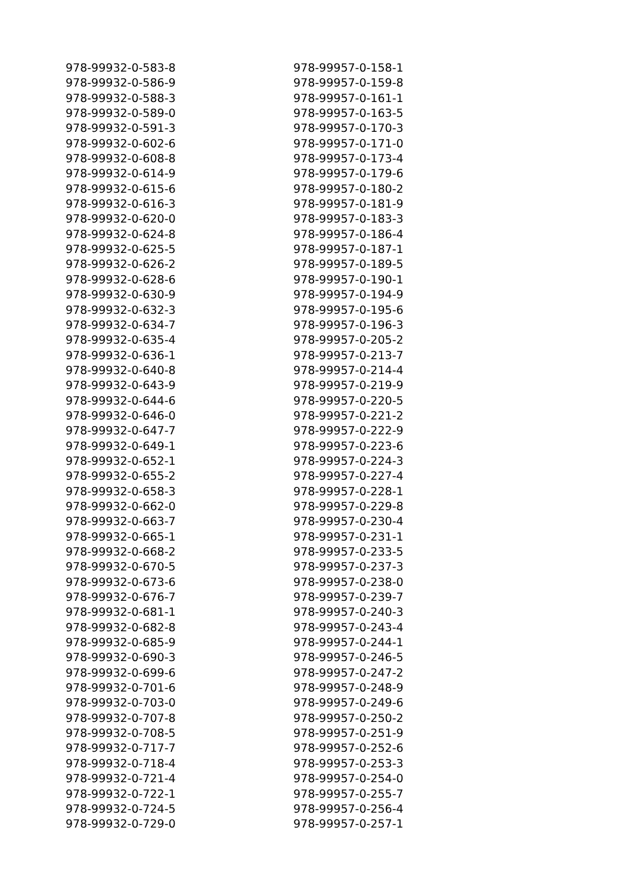978-99932-0-583-8
978-99932-0-586-9
978-99932-0-588-3
978-99932-0-589-0
978-99932-0-591-3
978-99932-0-602-6
978-99932-0-608-8
978-99932-0-614-9
978-99932-0-615-6
978-99932-0-616-3
978-99932-0-620-0
978-99932-0-624-8
978-99932-0-625-5
978-99932-0-626-2
978-99932-0-628-6
978-99932-0-630-9
978-99932-0-632-3
978-99932-0-634-7
978-99932-0-635-4
978-99932-0-636-1
978-99932-0-640-8
978-99932-0-643-9
978-99932-0-644-6
978-99932-0-646-0
978-99932-0-647-7
978-99932-0-649-1
978-99932-0-652-1
978-99932-0-655-2
978-99932-0-658-3
978-99932-0-662-0
978-99932-0-663-7
978-99932-0-665-1
978-99932-0-668-2
978-99932-0-670-5
978-99932-0-673-6
978-99932-0-676-7
978-99932-0-681-1
978-99932-0-682-8
978-99932-0-685-9
978-99932-0-690-3
978-99932-0-699-6
978-99932-0-701-6
978-99932-0-703-0
978-99932-0-707-8
978-99932-0-708-5
978-99932-0-717-7
978-99932-0-718-4
978-99932-0-721-4
978-99932-0-722-1
978-99932-0-724-5
978-99932-0-729-0
978-99957-0-158-1
978-99957-0-159-8
978-99957-0-161-1
978-99957-0-163-5
978-99957-0-170-3
978-99957-0-171-0
978-99957-0-173-4
978-99957-0-179-6
978-99957-0-180-2
978-99957-0-181-9
978-99957-0-183-3
978-99957-0-186-4
978-99957-0-187-1
978-99957-0-189-5
978-99957-0-190-1
978-99957-0-194-9
978-99957-0-195-6
978-99957-0-196-3
978-99957-0-205-2
978-99957-0-213-7
978-99957-0-214-4
978-99957-0-219-9
978-99957-0-220-5
978-99957-0-221-2
978-99957-0-222-9
978-99957-0-223-6
978-99957-0-224-3
978-99957-0-227-4
978-99957-0-228-1
978-99957-0-229-8
978-99957-0-230-4
978-99957-0-231-1
978-99957-0-233-5
978-99957-0-237-3
978-99957-0-238-0
978-99957-0-239-7
978-99957-0-240-3
978-99957-0-243-4
978-99957-0-244-1
978-99957-0-246-5
978-99957-0-247-2
978-99957-0-248-9
978-99957-0-249-6
978-99957-0-250-2
978-99957-0-251-9
978-99957-0-252-6
978-99957-0-253-3
978-99957-0-254-0
978-99957-0-255-7
978-99957-0-256-4
978-99957-0-257-1